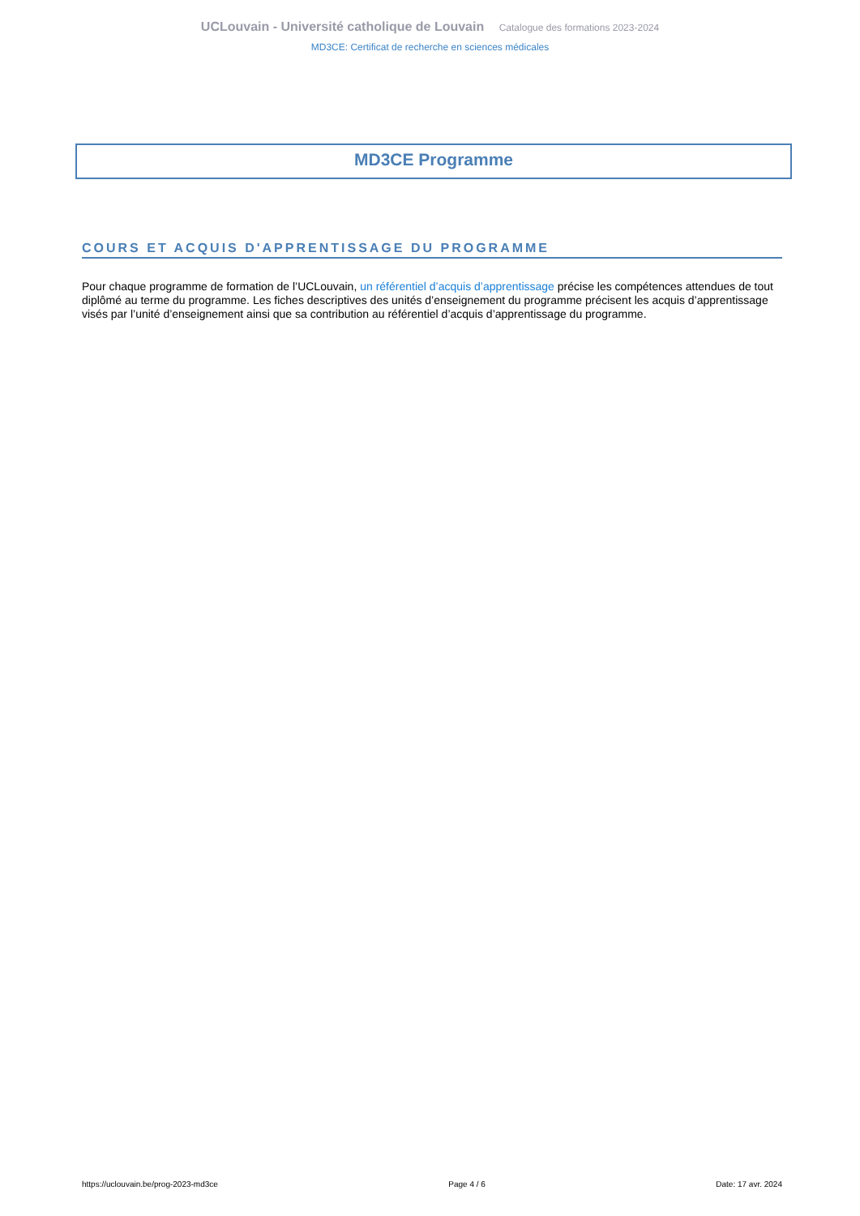UCLouvain - Université catholique de Louvain Catalogue des formations 2023-2024
MD3CE: Certificat de recherche en sciences médicales
MD3CE Programme
COURS ET ACQUIS D'APPRENTISSAGE DU PROGRAMME
Pour chaque programme de formation de l’UCLouvain, un référentiel d’acquis d’apprentissage précise les compétences attendues de tout diplômé au terme du programme. Les fiches descriptives des unités d’enseignement du programme précisent les acquis d’apprentissage visés par l’unité d’enseignement ainsi que sa contribution au référentiel d’acquis d’apprentissage du programme.
https://uclouvain.be/prog-2023-md3ce Page 4 / 6 Date: 17 avr. 2024